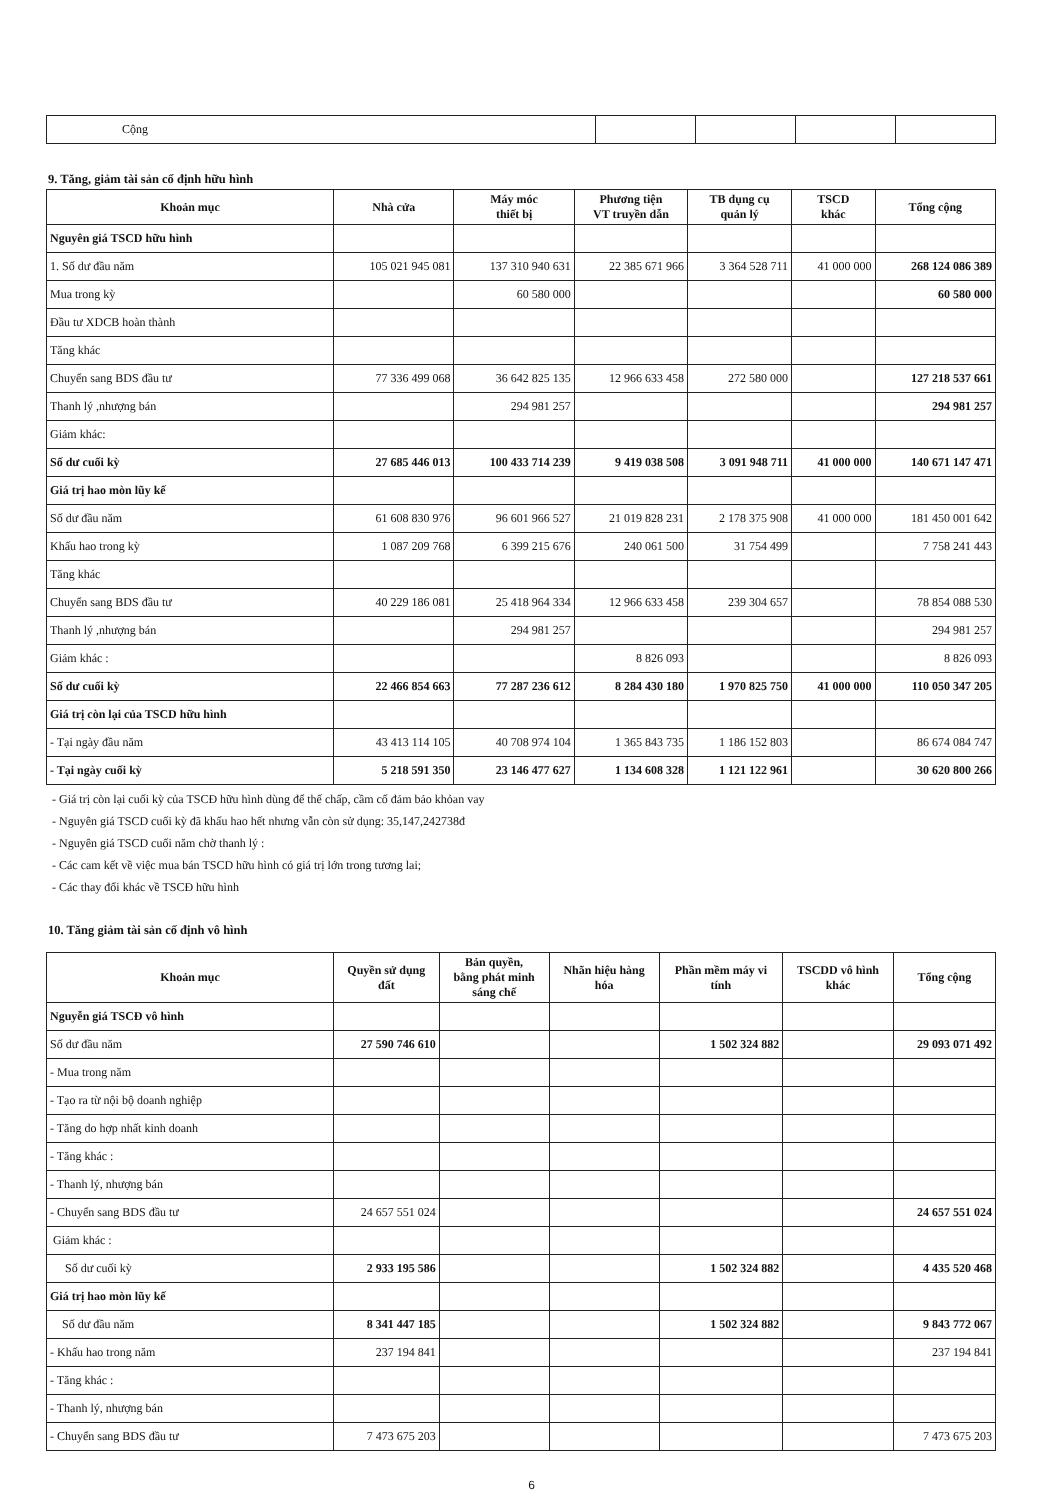| Cộng | | | | |
9. Tăng, giảm tài sản cố định hữu hình
| Khoản mục | Nhà cửa | Máy móc thiết bị | Phương tiện VT truyền dẫn | TB dụng cụ quản lý | TSCD khác | Tổng cộng |
| --- | --- | --- | --- | --- | --- | --- |
| Nguyên giá TSCD hữu hình | | | | | | |
| 1. Số dư đầu năm | 105 021 945 081 | 137 310 940 631 | 22 385 671 966 | 3 364 528 711 | 41 000 000 | 268 124 086 389 |
| Mua trong kỳ | | 60 580 000 | | | | 60 580 000 |
| Đầu tư XDCB hoàn thành | | | | | | |
| Tăng khác | | | | | | |
| Chuyển sang BDS đầu tư | 77 336 499 068 | 36 642 825 135 | 12 966 633 458 | 272 580 000 | | 127 218 537 661 |
| Thanh lý ,nhượng bán | | 294 981 257 | | | | 294 981 257 |
| Giảm khác: | | | | | | |
| Số dư cuối kỳ | 27 685 446 013 | 100 433 714 239 | 9 419 038 508 | 3 091 948 711 | 41 000 000 | 140 671 147 471 |
| Giá trị hao mòn lũy kế | | | | | | |
| Số dư đầu năm | 61 608 830 976 | 96 601 966 527 | 21 019 828 231 | 2 178 375 908 | 41 000 000 | 181 450 001 642 |
| Khấu hao trong kỳ | 1 087 209 768 | 6 399 215 676 | 240 061 500 | 31 754 499 | | 7 758 241 443 |
| Tăng khác | | | | | | |
| Chuyển sang BDS đầu tư | 40 229 186 081 | 25 418 964 334 | 12 966 633 458 | 239 304 657 | | 78 854 088 530 |
| Thanh lý ,nhượng bán | | 294 981 257 | | | | 294 981 257 |
| Giảm khác : | | | 8 826 093 | | | 8 826 093 |
| Số dư cuối kỳ | 22 466 854 663 | 77 287 236 612 | 8 284 430 180 | 1 970 825 750 | 41 000 000 | 110 050 347 205 |
| Giá trị còn lại của TSCD hữu hình | | | | | | |
| - Tại ngày đầu năm | 43 413 114 105 | 40 708 974 104 | 1 365 843 735 | 1 186 152 803 | | 86 674 084 747 |
| - Tại ngày cuối kỳ | 5 218 591 350 | 23 146 477 627 | 1 134 608 328 | 1 121 122 961 | | 30 620 800 266 |
- Giá trị còn lại cuối kỳ của TSCĐ hữu hình dùng để thế chấp, cầm cố đảm bảo khỏan vay
- Nguyên giá TSCD cuối kỳ đã khấu hao hết nhưng vẫn còn sử dụng: 35,147,242738đ
- Nguyên giá TSCD cuối năm chờ thanh lý :
- Các cam kết về việc mua bán TSCD hữu hình có giá trị lớn trong tương lai;
- Các thay đổi khác về TSCĐ hữu hình
10. Tăng giảm tài sản cố định vô hình
| Khoản mục | Quyền sử dụng đất | Bản quyền, bằng phát minh sáng chế | Nhãn hiệu hàng hóa | Phần mềm máy vi tính | TSCDD vô hình khác | Tổng cộng |
| --- | --- | --- | --- | --- | --- | --- |
| Nguyễn giá TSCĐ vô hình | | | | | | |
| Số dư đầu năm | 27 590 746 610 | | | 1 502 324 882 | | 29 093 071 492 |
| - Mua trong năm | | | | | | |
| - Tạo ra từ nội bộ doanh nghiệp | | | | | | |
| - Tăng do hợp nhất kinh doanh | | | | | | |
| - Tăng khác : | | | | | | |
| - Thanh lý, nhượng bán | | | | | | |
| - Chuyển sang BDS đầu tư | 24 657 551 024 | | | | | 24 657 551 024 |
| Giảm khác : | | | | | | |
| Số dư cuối kỳ | 2 933 195 586 | | | 1 502 324 882 | | 4 435 520 468 |
| Giá trị hao mòn lũy kế | | | | | | |
| Số dư đầu năm | 8 341 447 185 | | | 1 502 324 882 | | 9 843 772 067 |
| - Khấu hao trong năm | 237 194 841 | | | | | 237 194 841 |
| - Tăng khác : | | | | | | |
| - Thanh lý, nhượng bán | | | | | | |
| - Chuyển sang BDS đầu tư | 7 473 675 203 | | | | | 7 473 675 203 |
6